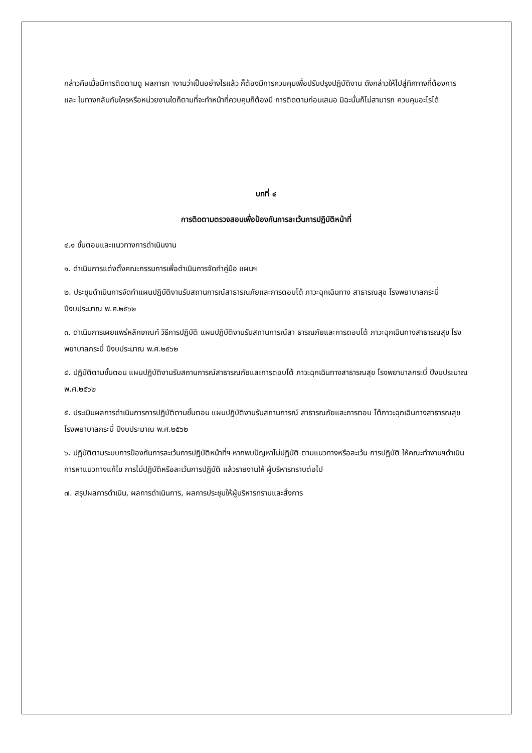กล่าวคือเมื่อมีการติดตามดู ผลการท างานว่าเป็นอย่างไรแล้ว ก็ต้องมีการควบคุมเพื่อปรับปรุงปฏิบัติงาน ดังกล่าวให้ไปสู่ทิศทางที่ต้องการ และ ในทางกลับกันใครหรือหน่วยงานใดก็ตามที่จะทำหน้าที่ควบคุมก็ต้องมี การติดตามก่อนเสมอ มิฉะนั้นก็ไม่สามารถ ควบคุมอะไรได้
บทที่ ๔
การติดตามตรวจสอบเพื่อป้องกันการละเว้นการปฏิบัติหน้าที่
๔.๑ ขั้นตอนและแนวทางการดำเนินงาน
๑. ดำเนินการแต่งตั้งคณะกรรมการเพื่อดำเนินการจัดทำคู่มือ แผนฯ
๒. ประชุมดำเนินการจัดทำแผนปฏิบัติงานรับสถานการณ์สาธารณภัยและการตอบโต้ ภาวะฉุกเฉินทาง สาธารณสุข โรงพยาบาลกระบี่ ปีงบประมาณ พ.ศ.๒๕๖๒
๓. ดำเนินการเผยแพร่หลักเกณฑ์ วิธีการปฏิบัติ แผนปฏิบัติงานรับสถานการณ์สา ธารณภัยและการตอบโต้ ภาวะฉุกเฉินทางสาธารณสุข โรงพยาบาลกระบี่ ปีงบประมาณ พ.ศ.๒๕๖๒
๔. ปฏิบัติตามขั้นตอน แผนปฏิบัติงานรับสถานการณ์สาธารณภัยและการตอบโต้ ภาวะฉุกเฉินทางสาธารณสุข โรงพยาบาลกระบี่ ปีงบประมาณ พ.ศ.๒๕๖๒
๕. ประเมินผลการดำเนินการการปฏิบัติตามขั้นตอน แผนปฏิบัติงานรับสถานการณ์ สาธารณภัยและการตอบ โต้ภาวะฉุกเฉินทางสาธารณสุข โรงพยาบาลกระบี่ ปีงบประมาณ พ.ศ.๒๕๖๒
๖. ปฏิบัติตามระบบการป้องกันการละเว้นการปฏิบัติหน้าที่ฯ หากพบปัญหาไม่ปฏิบัติ ตามแนวทางหรือละเว้น การปฏิบัติ ให้คณะทำงานฯดำเนินการหาแนวทางแก้ไข การไม่ปฏิบัติหรือละเว้นการปฏิบัติ แล้วรายงานให้ ผู้บริหารทราบต่อไป
๗. สรุปผลการดำเนิน, ผลการดำเนินการ, ผลการประชุมให้ผู้บริหารทราบและสั่งการ